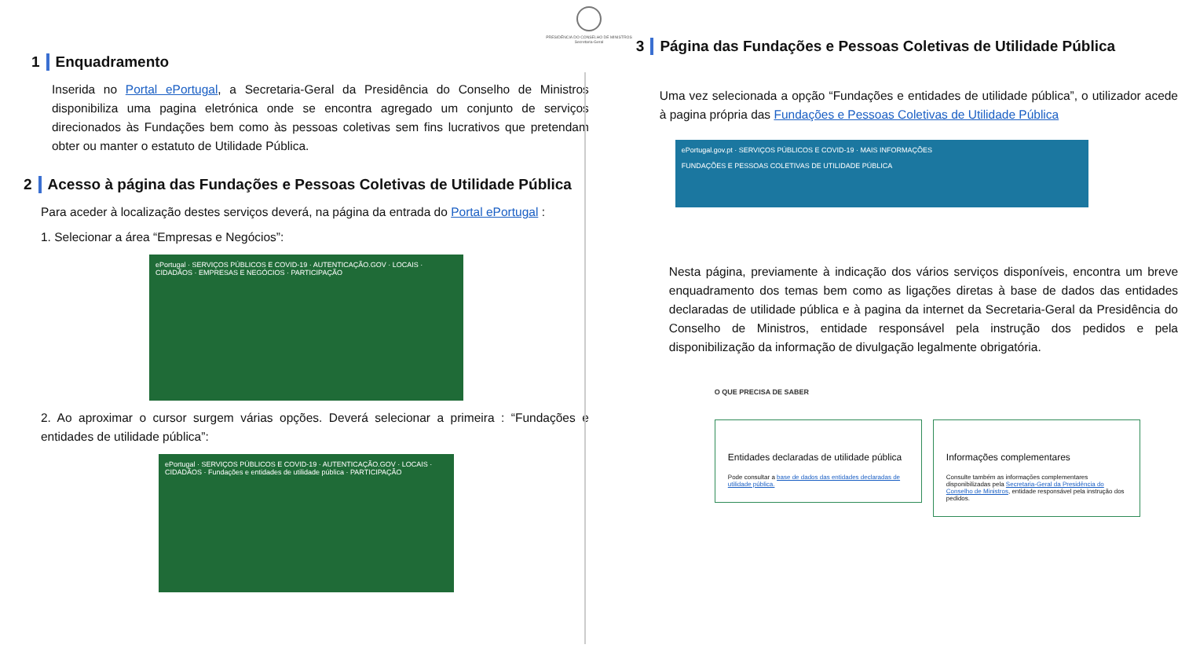PRESIDÊNCIA DO CONSELHO DE MINISTROS
Secretaria-Geral
1 Enquadramento
Inserida no Portal ePortugal, a Secretaria-Geral da Presidência do Conselho de Ministros disponibiliza uma pagina eletrónica onde se encontra agregado um conjunto de serviços direcionados às Fundações bem como às pessoas coletivas sem fins lucrativos que pretendam obter ou manter o estatuto de Utilidade Pública.
2 Acesso à página das Fundações e Pessoas Coletivas de Utilidade Pública
Para aceder à localização destes serviços deverá, na página da entrada do Portal ePortugal :
1. Selecionar a área “Empresas e Negócios”:
ePortugal · SERVIÇOS PÚBLICOS E COVID-19 · AUTENTICAÇÃO.GOV · LOCAIS · CIDADÃOS · EMPRESAS E NEGÓCIOS · PARTICIPAÇÃO
2. Ao aproximar o cursor surgem várias opções. Deverá selecionar a primeira : “Fundações e entidades de utilidade pública”:
ePortugal · SERVIÇOS PÚBLICOS E COVID-19 · AUTENTICAÇÃO.GOV · LOCAIS · CIDADÃOS · Fundações e entidades de utilidade pública · PARTICIPAÇÃO
3 Página das Fundações e Pessoas Coletivas de Utilidade Pública
Uma vez selecionada a opção “Fundações e entidades de utilidade pública”, o utilizador acede à pagina própria das Fundações e Pessoas Coletivas de Utilidade Pública
ePortugal.gov.pt · SERVIÇOS PÚBLICOS E COVID-19 · MAIS INFORMAÇÕES
FUNDAÇÕES E PESSOAS COLETIVAS DE UTILIDADE PÚBLICA
Nesta página, previamente à indicação dos vários serviços disponíveis, encontra um breve enquadramento dos temas bem como as ligações diretas à base de dados das entidades declaradas de utilidade pública e à pagina da internet da Secretaria-Geral da Presidência do Conselho de Ministros, entidade responsável pela instrução dos pedidos e pela disponibilização da informação de divulgação legalmente obrigatória.
O QUE PRECISA DE SABER
Entidades declaradas de utilidade pública Pode consultar a base de dados das entidades declaradas de utilidade pública.
Informações complementares Consulte também as informações complementares disponibilizadas pela Secretaria-Geral da Presidência do Conselho de Ministros, entidade responsável pela instrução dos pedidos.